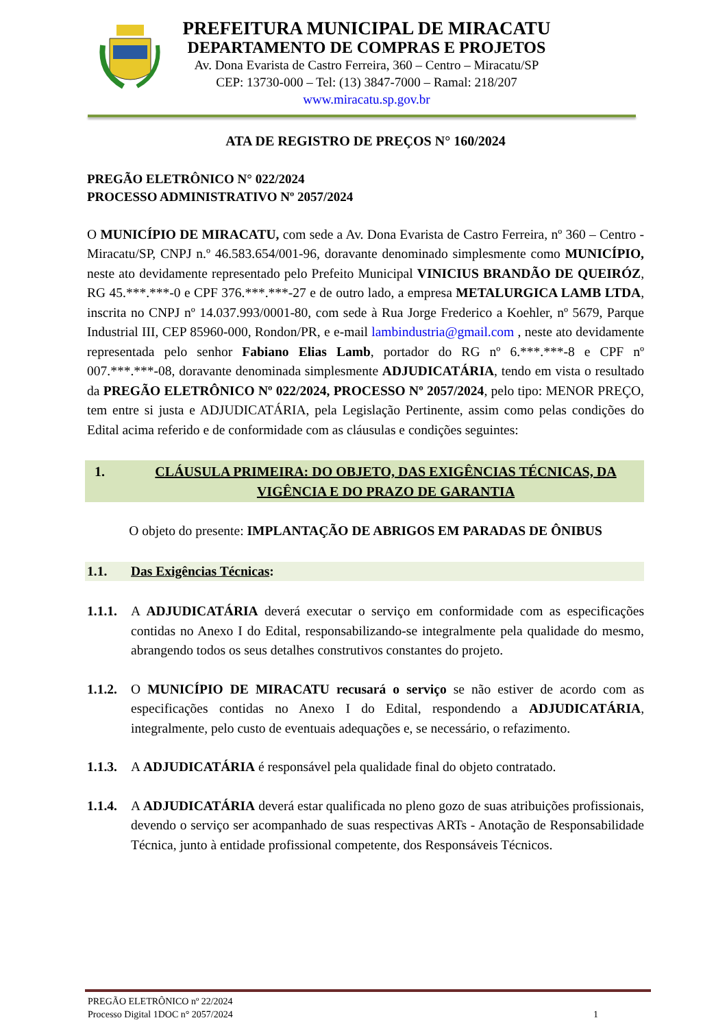PREFEITURA MUNICIPAL DE MIRACATU
DEPARTAMENTO DE COMPRAS E PROJETOS
Av. Dona Evarista de Castro Ferreira, 360 – Centro – Miracatu/SP
CEP: 13730-000 – Tel: (13) 3847-7000 – Ramal: 218/207
www.miracatu.sp.gov.br
ATA DE REGISTRO DE PREÇOS N° 160/2024
PREGÃO ELETRÔNICO N° 022/2024
PROCESSO ADMINISTRATIVO Nº 2057/2024
O MUNICÍPIO DE MIRACATU, com sede a Av. Dona Evarista de Castro Ferreira, nº 360 – Centro - Miracatu/SP, CNPJ n.º 46.583.654/001-96, doravante denominado simplesmente como MUNICÍPIO, neste ato devidamente representado pelo Prefeito Municipal VINICIUS BRANDÃO DE QUEIRÓZ, RG 45.***.***-0 e CPF 376.***.***-27 e de outro lado, a empresa METALURGICA LAMB LTDA, inscrita no CNPJ nº 14.037.993/0001-80, com sede à Rua Jorge Frederico a Koehler, nº 5679, Parque Industrial III, CEP 85960-000, Rondon/PR, e e-mail lambindustria@gmail.com , neste ato devidamente representada pelo senhor Fabiano Elias Lamb, portador do RG nº 6.***.***-8 e CPF nº 007.***.***-08, doravante denominada simplesmente ADJUDICATÁRIA, tendo em vista o resultado da PREGÃO ELETRÔNICO Nº 022/2024, PROCESSO Nº 2057/2024, pelo tipo: MENOR PREÇO, tem entre si justa e ADJUDICATÁRIA, pela Legislação Pertinente, assim como pelas condições do Edital acima referido e de conformidade com as cláusulas e condições seguintes:
1. CLÁUSULA PRIMEIRA: DO OBJETO, DAS EXIGÊNCIAS TÉCNICAS, DA VIGÊNCIA E DO PRAZO DE GARANTIA
O objeto do presente: IMPLANTAÇÃO DE ABRIGOS EM PARADAS DE ÔNIBUS
1.1. Das Exigências Técnicas:
1.1.1.
A ADJUDICATÁRIA deverá executar o serviço em conformidade com as especificações contidas no Anexo I do Edital, responsabilizando-se integralmente pela qualidade do mesmo, abrangendo todos os seus detalhes construtivos constantes do projeto.
1.1.2.
O MUNICÍPIO DE MIRACATU recusará o serviço se não estiver de acordo com as especificações contidas no Anexo I do Edital, respondendo a ADJUDICATÁRIA, integralmente, pelo custo de eventuais adequações e, se necessário, o refazimento.
1.1.3.
A ADJUDICATÁRIA é responsável pela qualidade final do objeto contratado.
1.1.4.
A ADJUDICATÁRIA deverá estar qualificada no pleno gozo de suas atribuições profissionais, devendo o serviço ser acompanhado de suas respectivas ARTs - Anotação de Responsabilidade Técnica, junto à entidade profissional competente, dos Responsáveis Técnicos.
PREGÃO ELETRÔNICO nº 22/2024
Processo Digital 1DOC n° 2057/2024 1